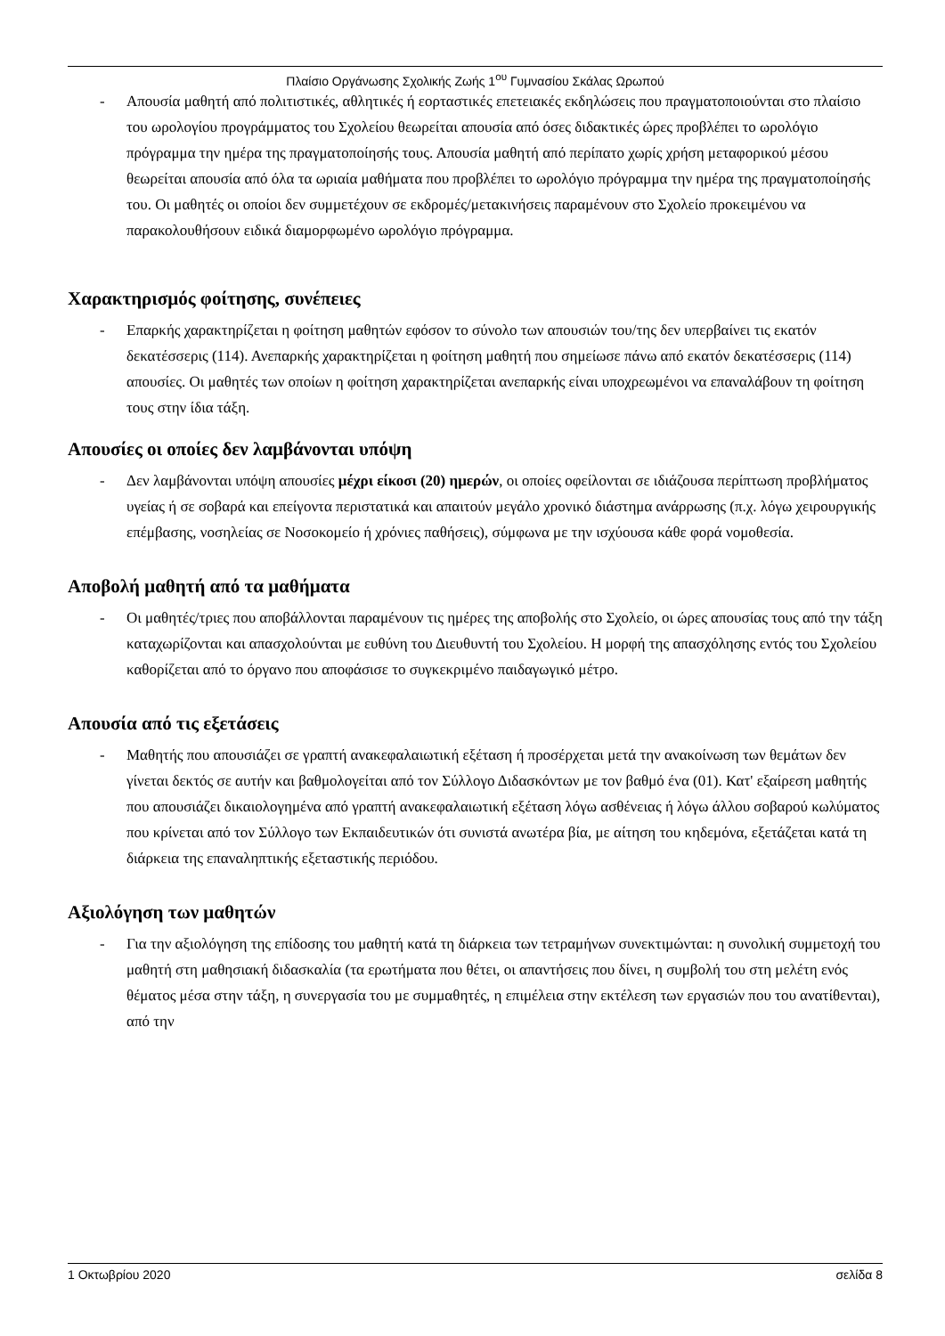Πλαίσιο Οργάνωσης Σχολικής Ζωής 1<sup>ου</sup> Γυμνασίου Σκάλας Ωρωπού
- Απουσία μαθητή από πολιτιστικές, αθλητικές ή εορταστικές επετειακές εκδηλώσεις που πραγματοποιούνται στο πλαίσιο του ωρολογίου προγράμματος του Σχολείου θεωρείται απουσία από όσες διδακτικές ώρες προβλέπει το ωρολόγιο πρόγραμμα την ημέρα της πραγματοποίησής τους. Απουσία μαθητή από περίπατο χωρίς χρήση μεταφορικού μέσου θεωρείται απουσία από όλα τα ωριαία μαθήματα που προβλέπει το ωρολόγιο πρόγραμμα την ημέρα της πραγματοποίησής του. Οι μαθητές οι οποίοι δεν συμμετέχουν σε εκδρομές/μετακινήσεις παραμένουν στο Σχολείο προκειμένου να παρακολουθήσουν ειδικά διαμορφωμένο ωρολόγιο πρόγραμμα.
Χαρακτηρισμός φοίτησης, συνέπειες
- Επαρκής χαρακτηρίζεται η φοίτηση μαθητών εφόσον το σύνολο των απουσιών του/της δεν υπερβαίνει τις εκατόν δεκατέσσερις (114). Ανεπαρκής χαρακτηρίζεται η φοίτηση μαθητή που σημείωσε πάνω από εκατόν δεκατέσσερις (114) απουσίες. Οι μαθητές των οποίων η φοίτηση χαρακτηρίζεται ανεπαρκής είναι υποχρεωμένοι να επαναλάβουν τη φοίτηση τους στην ίδια τάξη.
Απουσίες οι οποίες δεν λαμβάνονται υπόψη
- Δεν λαμβάνονται υπόψη απουσίες μέχρι είκοσι (20) ημερών, οι οποίες οφείλονται σε ιδιάζουσα περίπτωση προβλήματος υγείας ή σε σοβαρά και επείγοντα περιστατικά και απαιτούν μεγάλο χρονικό διάστημα ανάρρωσης (π.χ. λόγω χειρουργικής επέμβασης, νοσηλείας σε Νοσοκομείο ή χρόνιες παθήσεις), σύμφωνα με την ισχύουσα κάθε φορά νομοθεσία.
Αποβολή μαθητή από τα μαθήματα
- Οι μαθητές/τριες που αποβάλλονται παραμένουν τις ημέρες της αποβολής στο Σχολείο, οι ώρες απουσίας τους από την τάξη καταχωρίζονται και απασχολούνται με ευθύνη του Διευθυντή του Σχολείου. Η μορφή της απασχόλησης εντός του Σχολείου καθορίζεται από το όργανο που αποφάσισε το συγκεκριμένο παιδαγωγικό μέτρο.
Απουσία από τις εξετάσεις
- Μαθητής που απουσιάζει σε γραπτή ανακεφαλαιωτική εξέταση ή προσέρχεται μετά την ανακοίνωση των θεμάτων δεν γίνεται δεκτός σε αυτήν και βαθμολογείται από τον Σύλλογο Διδασκόντων με τον βαθμό ένα (01). Κατ' εξαίρεση μαθητής που απουσιάζει δικαιολογημένα από γραπτή ανακεφαλαιωτική εξέταση λόγω ασθένειας ή λόγω άλλου σοβαρού κωλύματος που κρίνεται από τον Σύλλογο των Εκπαιδευτικών ότι συνιστά ανωτέρα βία, με αίτηση του κηδεμόνα, εξετάζεται κατά τη διάρκεια της επαναληπτικής εξεταστικής περιόδου.
Αξιολόγηση των μαθητών
- Για την αξιολόγηση της επίδοσης του μαθητή κατά τη διάρκεια των τετραμήνων συνεκτιμώνται: η συνολική συμμετοχή του μαθητή στη μαθησιακή διδασκαλία (τα ερωτήματα που θέτει, οι απαντήσεις που δίνει, η συμβολή του στη μελέτη ενός θέματος μέσα στην τάξη, η συνεργασία του με συμμαθητές, η επιμέλεια στην εκτέλεση των εργασιών που του ανατίθενται), από την
1 Οκτωβρίου 2020 σελίδα 8